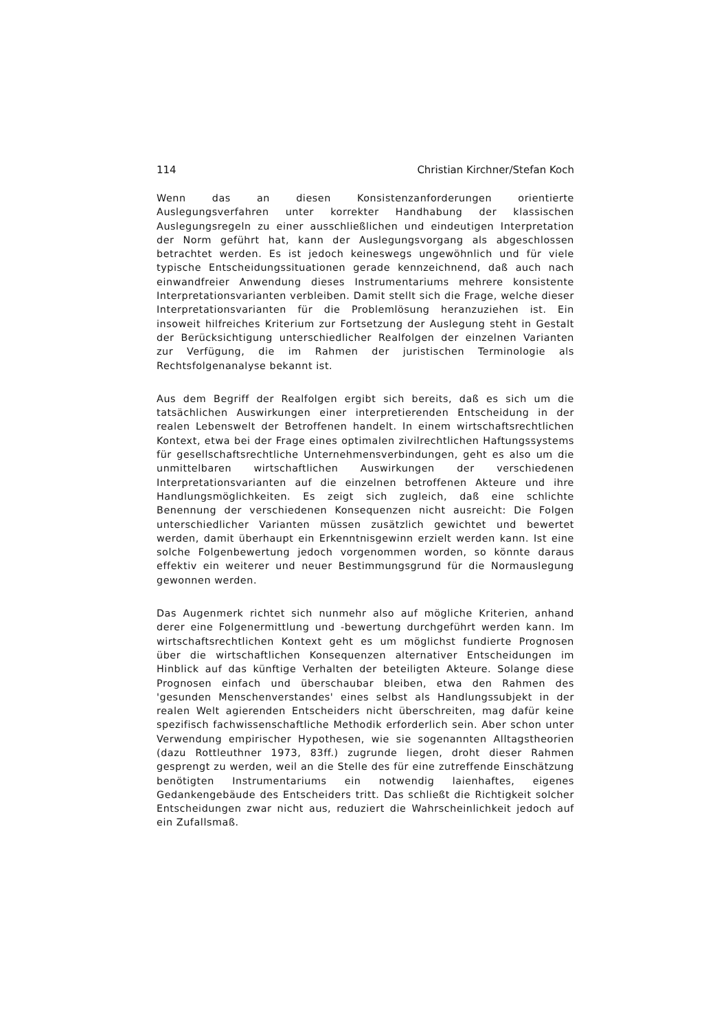114 Christian Kirchner/Stefan Koch
Wenn das an diesen Konsistenzanforderungen orientierte Auslegungsverfahren unter korrekter Handhabung der klassischen Auslegungsregeln zu einer ausschließlichen und eindeutigen Interpretation der Norm geführt hat, kann der Auslegungsvorgang als abgeschlossen betrachtet werden. Es ist jedoch keineswegs ungewöhnlich und für viele typische Entscheidungssituationen gerade kennzeichnend, daß auch nach einwandfreier Anwendung dieses Instrumentariums mehrere konsistente Interpretationsvarianten verbleiben. Damit stellt sich die Frage, welche dieser Interpretationsvarianten für die Problemlösung heranzuziehen ist. Ein insoweit hilfreiches Kriterium zur Fortsetzung der Auslegung steht in Gestalt der Berücksichtigung unterschiedlicher Realfolgen der einzelnen Varianten zur Verfügung, die im Rahmen der juristischen Terminologie als Rechtsfolgenanalyse bekannt ist.
Aus dem Begriff der Realfolgen ergibt sich bereits, daß es sich um die tatsächlichen Auswirkungen einer interpretierenden Entscheidung in der realen Lebenswelt der Betroffenen handelt. In einem wirtschaftsrechtlichen Kontext, etwa bei der Frage eines optimalen zivilrechtlichen Haftungssystems für gesellschaftsrechtliche Unternehmensverbindungen, geht es also um die unmittelbaren wirtschaftlichen Auswirkungen der verschiedenen Interpretationsvarianten auf die einzelnen betroffenen Akteure und ihre Handlungsmöglichkeiten. Es zeigt sich zugleich, daß eine schlichte Benennung der verschiedenen Konsequenzen nicht ausreicht: Die Folgen unterschiedlicher Varianten müssen zusätzlich gewichtet und bewertet werden, damit überhaupt ein Erkenntnisgewinn erzielt werden kann. Ist eine solche Folgenbewertung jedoch vorgenommen worden, so könnte daraus effektiv ein weiterer und neuer Bestimmungsgrund für die Normauslegung gewonnen werden.
Das Augenmerk richtet sich nunmehr also auf mögliche Kriterien, anhand derer eine Folgenermittlung und -bewertung durchgeführt werden kann. Im wirtschaftsrechtlichen Kontext geht es um möglichst fundierte Prognosen über die wirtschaftlichen Konsequenzen alternativer Entscheidungen im Hinblick auf das künftige Verhalten der beteiligten Akteure. Solange diese Prognosen einfach und überschaubar bleiben, etwa den Rahmen des 'gesunden Menschenverstandes' eines selbst als Handlungssubjekt in der realen Welt agierenden Entscheiders nicht überschreiten, mag dafür keine spezifisch fachwissenschaftliche Methodik erforderlich sein. Aber schon unter Verwendung empirischer Hypothesen, wie sie sogenannten Alltagstheorien (dazu Rottleuthner 1973, 83ff.) zugrunde liegen, droht dieser Rahmen gesprengt zu werden, weil an die Stelle des für eine zutreffende Einschätzung benötigten Instrumentariums ein notwendig laienhaftes, eigenes Gedankengebäude des Entscheiders tritt. Das schließt die Richtigkeit solcher Entscheidungen zwar nicht aus, reduziert die Wahrscheinlichkeit jedoch auf ein Zufallsmaß.